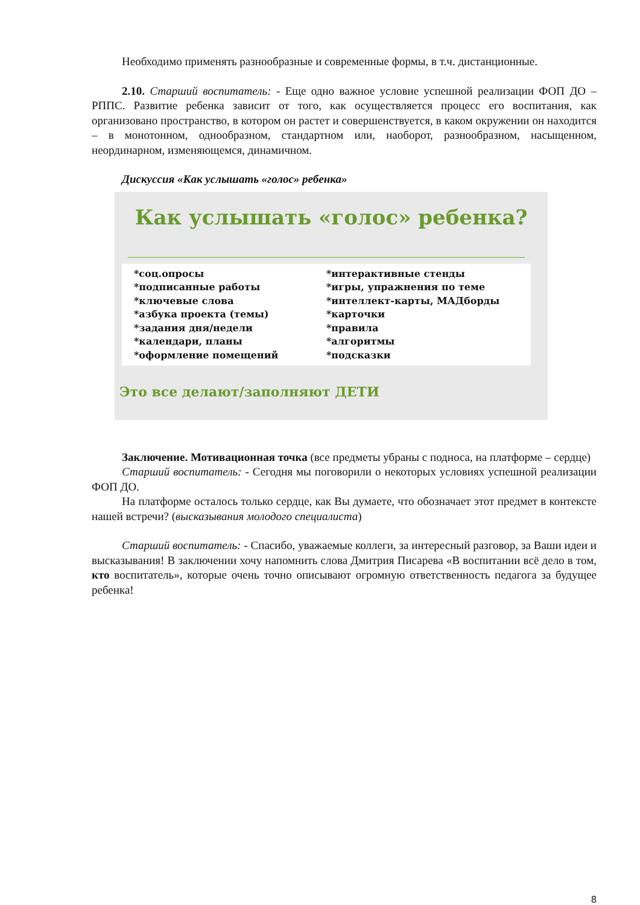Необходимо применять разнообразные и современные формы, в т.ч. дистанционные.
2.10. Старший воспитатель: - Еще одно важное условие успешной реализации ФОП ДО – РППС. Развитие ребенка зависит от того, как осуществляется процесс его воспитания, как организовано пространство, в котором он растет и совершенствуется, в каком окружении он находится – в монотонном, однообразном, стандартном или, наоборот, разнообразном, насыщенном, неординарном, изменяющемся, динамичном.
Дискуссия «Как услышать «голос» ребенка»
Как услышать «голос» ребенка?
*соц.опросы
*подписанные работы
*ключевые слова
*азбука проекта (темы)
*задания дня/недели
*календари, планы
*оформление помещений
*интерактивные стенды
*игры, упражнения по теме
*интеллект-карты, МАДборды
*карточки
*правила
*алгоритмы
*подсказки
Это все делают/заполняют ДЕТИ
Заключение. Мотивационная точка (все предметы убраны с подноса, на платформе – сердце)
Старший воспитатель: - Сегодня мы поговорили о некоторых условиях успешной реализации ФОП ДО.
На платформе осталось только сердце, как Вы думаете, что обозначает этот предмет в контексте нашей встречи? (высказывания молодого специалиста)
Старший воспитатель: - Спасибо, уважаемые коллеги, за интересный разговор, за Ваши идеи и высказывания! В заключении хочу напомнить слова Дмитрия Писарева «В воспитании всё дело в том, кто воспитатель», которые очень точно описывают огромную ответственность педагога за будущее ребенка!
8